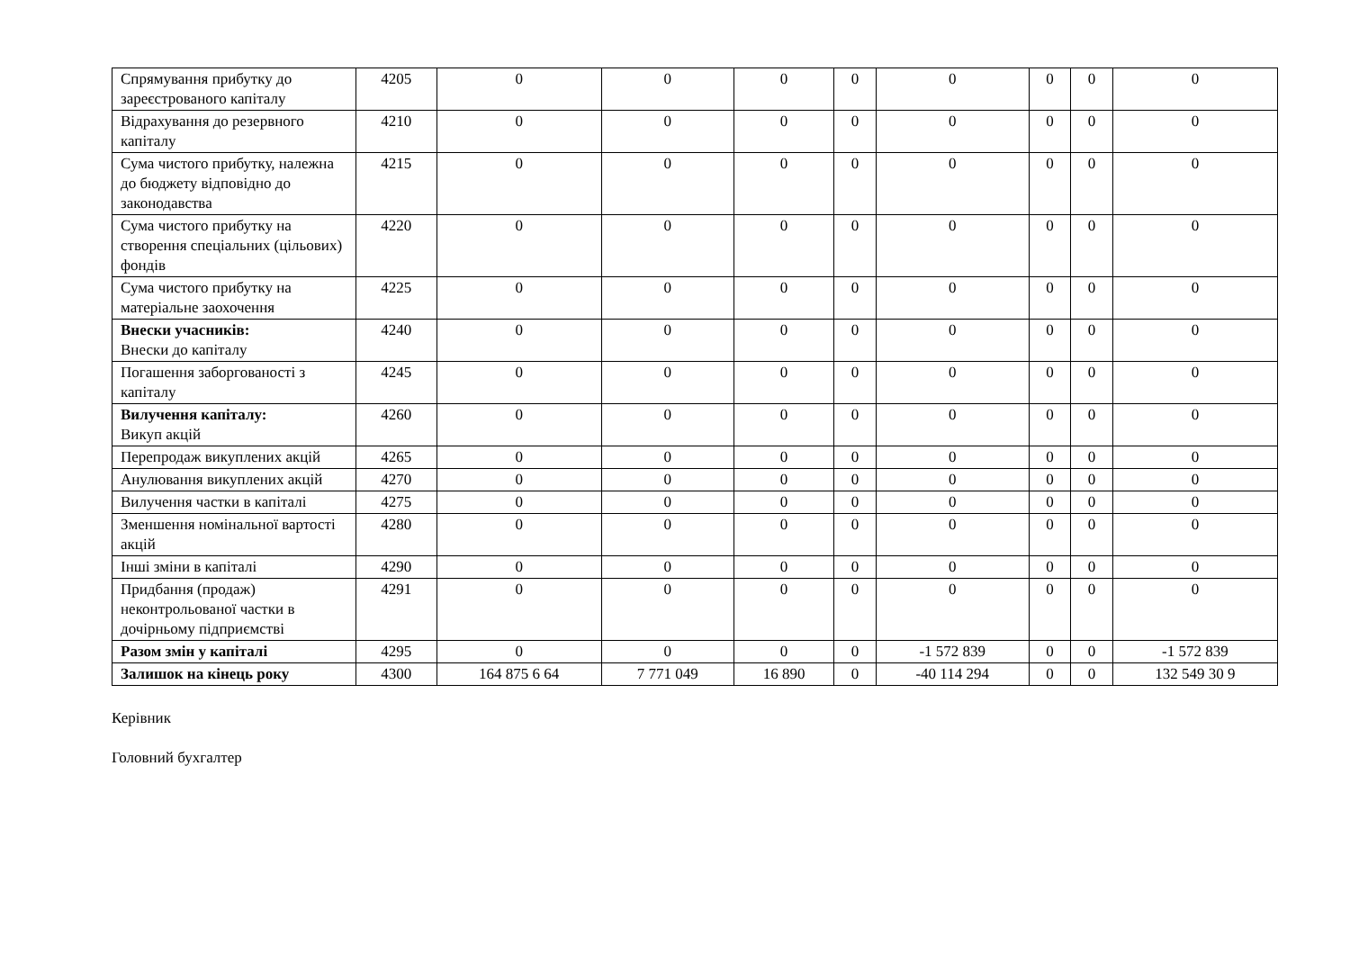| Спрямування прибутку до зареєстрованого капіталу | 4205 | 0 | 0 | 0 | 0 | 0 | 0 | 0 | 0 |
| Відрахування до резервного капіталу | 4210 | 0 | 0 | 0 | 0 | 0 | 0 | 0 | 0 |
| Сума чистого прибутку, належна до бюджету відповідно до законодавства | 4215 | 0 | 0 | 0 | 0 | 0 | 0 | 0 | 0 |
| Сума чистого прибутку на створення спеціальних (цільових) фондів | 4220 | 0 | 0 | 0 | 0 | 0 | 0 | 0 | 0 |
| Сума чистого прибутку на матеріальне заохочення | 4225 | 0 | 0 | 0 | 0 | 0 | 0 | 0 | 0 |
| Внески учасників: Внески до капіталу | 4240 | 0 | 0 | 0 | 0 | 0 | 0 | 0 | 0 |
| Погашення заборгованості з капіталу | 4245 | 0 | 0 | 0 | 0 | 0 | 0 | 0 | 0 |
| Вилучення капіталу: Викуп акцій | 4260 | 0 | 0 | 0 | 0 | 0 | 0 | 0 | 0 |
| Перепродаж викуплених акцій | 4265 | 0 | 0 | 0 | 0 | 0 | 0 | 0 | 0 |
| Анулювання викуплених акцій | 4270 | 0 | 0 | 0 | 0 | 0 | 0 | 0 | 0 |
| Вилучення частки в капіталі | 4275 | 0 | 0 | 0 | 0 | 0 | 0 | 0 | 0 |
| Зменшення номінальної вартості акцій | 4280 | 0 | 0 | 0 | 0 | 0 | 0 | 0 | 0 |
| Інші зміни в капіталі | 4290 | 0 | 0 | 0 | 0 | 0 | 0 | 0 | 0 |
| Придбання (продаж) неконтрольованої частки в дочірньому підприємстві | 4291 | 0 | 0 | 0 | 0 | 0 | 0 | 0 | 0 |
| Разом змін у капіталі | 4295 | 0 | 0 | 0 | 0 | -1 572 839 | 0 | 0 | -1 572 839 |
| Залишок на кінець року | 4300 | 164 875 6 64 | 7 771 049 | 16 890 | 0 | -40 114 294 | 0 | 0 | 132 549 30 9 |
Керівник
Головний бухгалтер